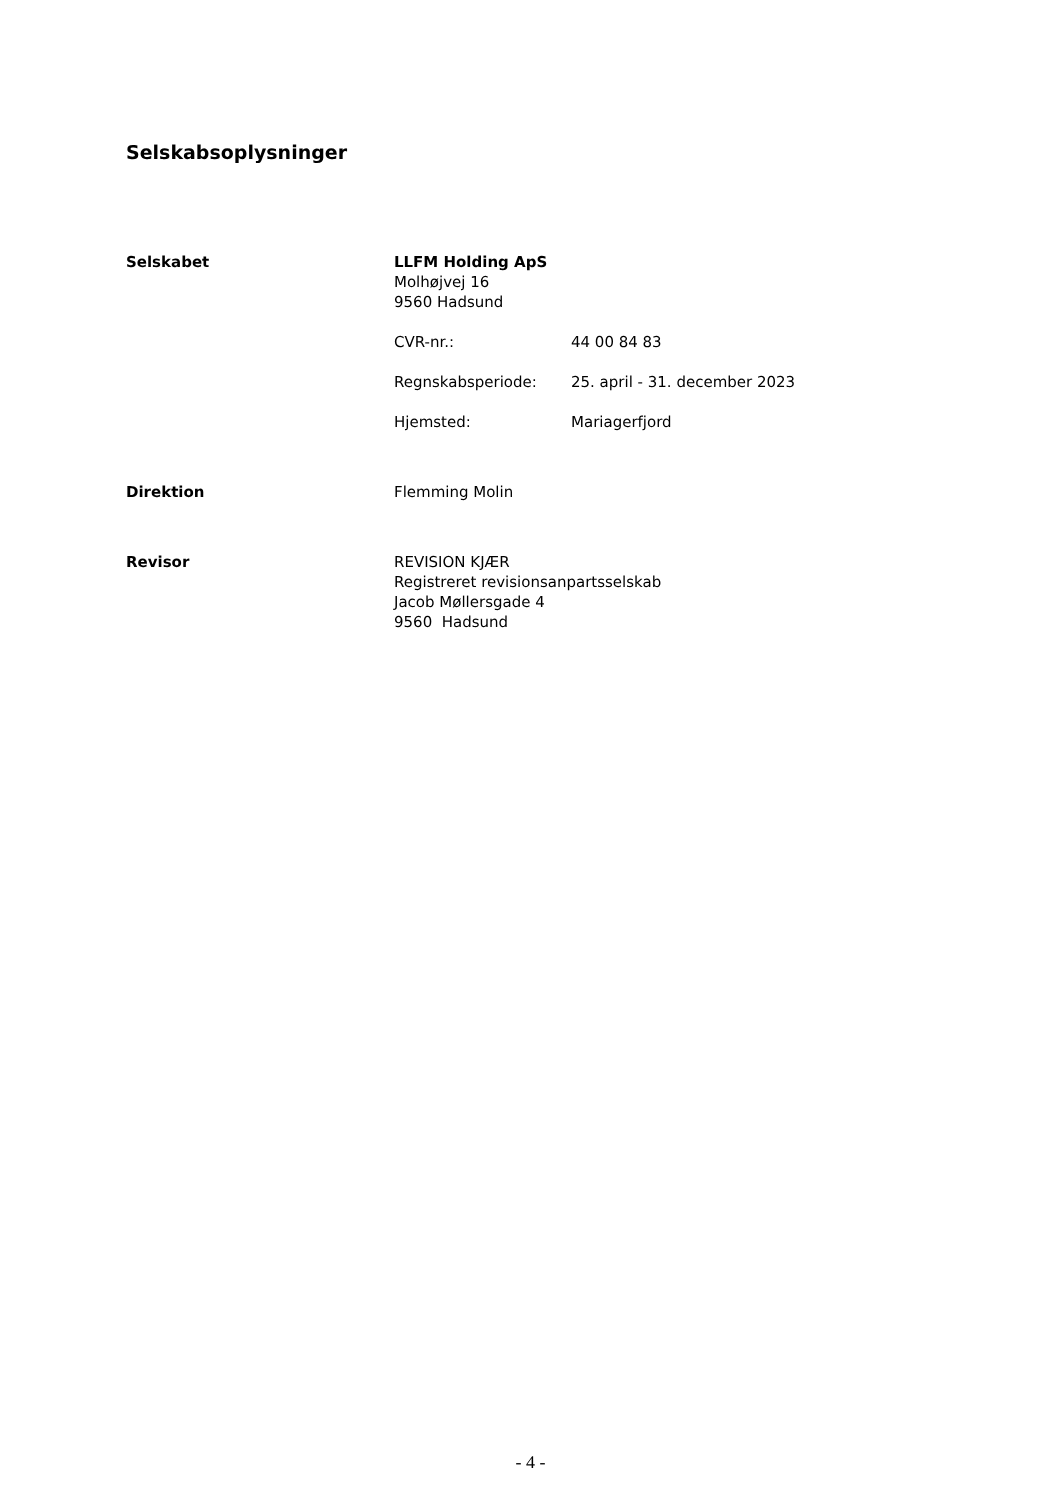Selskabsoplysninger
Selskabet LLFM Holding ApS
Molhøjvej 16
9560 Hadsund
CVR-nr.: 44 00 84 83
Regnskabsperiode: 25. april - 31. december 2023
Hjemsted: Mariagerfjord
Direktion Flemming Molin
Revisor REVISION KJÆR
Registreret revisionsanpartsselskab
Jacob Møllersgade 4
9560 Hadsund
- 4 -